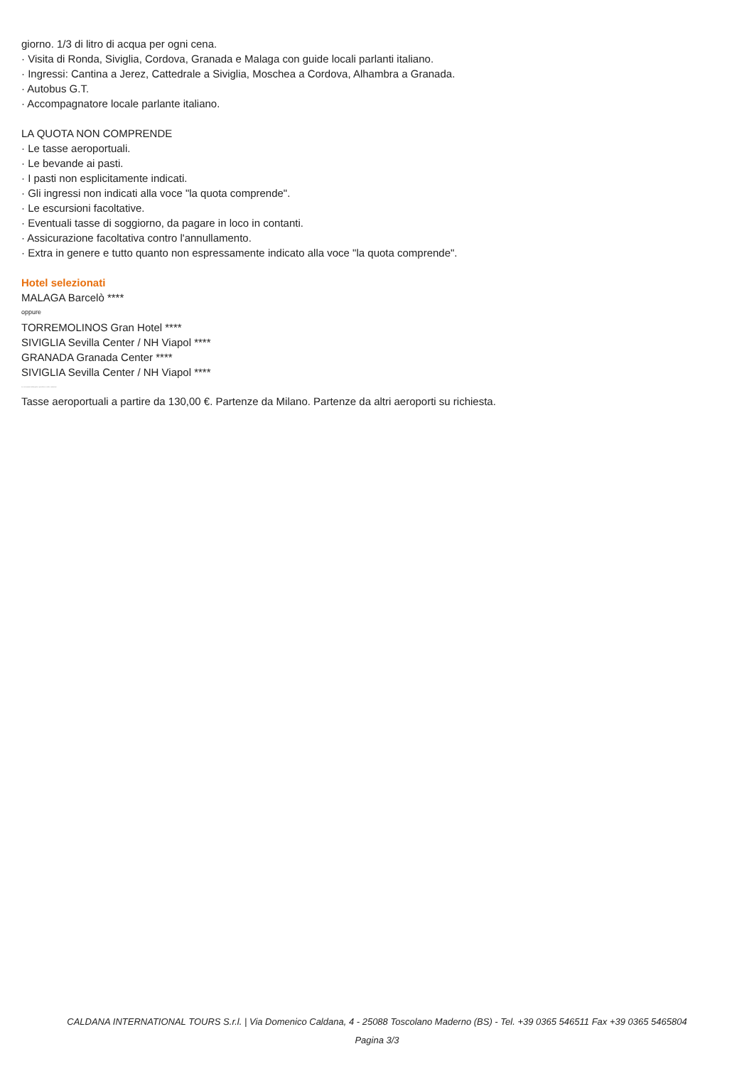giorno. 1/3 di litro di acqua per ogni cena.
· Visita di Ronda, Siviglia, Cordova, Granada e Malaga con guide locali parlanti italiano.
· Ingressi: Cantina a Jerez, Cattedrale a Siviglia, Moschea a Cordova, Alhambra a Granada.
· Autobus G.T.
· Accompagnatore locale parlante italiano.
LA QUOTA NON COMPRENDE
· Le tasse aeroportuali.
· Le bevande ai pasti.
· I pasti non esplicitamente indicati.
· Gli ingressi non indicati alla voce "la quota comprende".
· Le escursioni facoltative.
· Eventuali tasse di soggiorno, da pagare in loco in contanti.
· Assicurazione facoltativa contro l'annullamento.
· Extra in genere e tutto quanto non espressamente indicato alla voce "la quota comprende".
Hotel selezionati
MALAGA Barcelò ****
oppure
TORREMOLINOS Gran Hotel ****
SIVIGLIA Sevilla Center / NH Viapol ****
GRANADA Granada Center ****
SIVIGLIA Sevilla Center / NH Viapol ****
Le sistemazioni alberghiere potrebbero subire variazioni
Tasse aeroportuali a partire da 130,00 €. Partenze da Milano. Partenze da altri aeroporti su richiesta.
CALDANA INTERNATIONAL TOURS S.r.l. | Via Domenico Caldana, 4 - 25088 Toscolano Maderno (BS) - Tel. +39 0365 546511 Fax +39 0365 5465804
Pagina 3/3